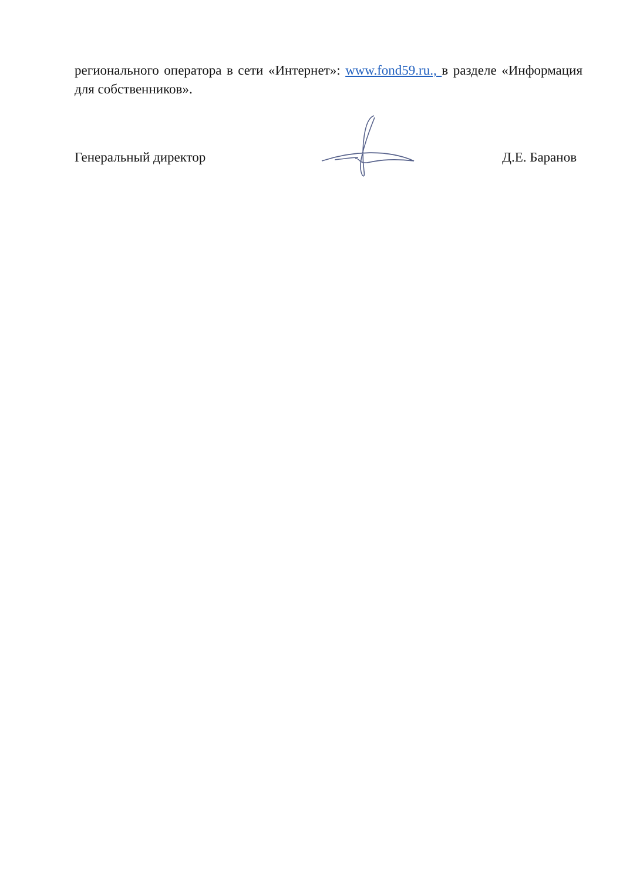регионального оператора в сети «Интернет»: www.fond59.ru., в разделе «Информация для собственников».
Генеральный директор Д.Е. Баранов